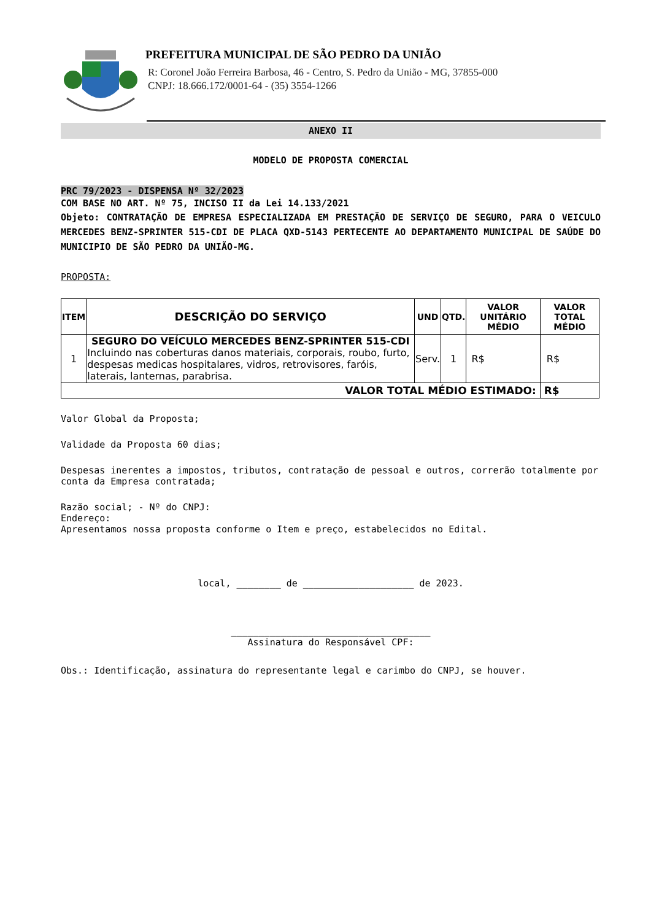PREFEITURA MUNICIPAL DE SÃO PEDRO DA UNIÃO
R: Coronel João Ferreira Barbosa, 46 - Centro, S. Pedro da União - MG, 37855-000
CNPJ: 18.666.172/0001-64 - (35) 3554-1266
ANEXO II
MODELO DE PROPOSTA COMERCIAL
PRC 79/2023 - DISPENSA Nº 32/2023
COM BASE NO ART. Nº 75, INCISO II da Lei 14.133/2021
Objeto: CONTRATAÇÃO DE EMPRESA ESPECIALIZADA EM PRESTAÇÃO DE SERVIÇO DE SEGURO, PARA O VEICULO MERCEDES BENZ-SPRINTER 515-CDI DE PLACA QXD-5143 PERTECENTE AO DEPARTAMENTO MUNICIPAL DE SAÚDE DO MUNICIPIO DE SÃO PEDRO DA UNIÃO-MG.
PROPOSTA:
| ITEM | DESCRIÇÃO DO SERVIÇO | UND | QTD. | VALOR UNITÁRIO MÉDIO | VALOR TOTAL MÉDIO |
| --- | --- | --- | --- | --- | --- |
| 1 | SEGURO DO VEÍCULO MERCEDES BENZ-SPRINTER 515-CDI Incluindo nas coberturas danos materiais, corporais, roubo, furto, despesas medicas hospitalares, vidros, retrovisores, faróis, laterais, lanternas, parabrisa. | Serv. | 1 | R$ | R$ |
| VALOR TOTAL MÉDIO ESTIMADO: | | | | | R$ |
Valor Global da Proposta;
Validade da Proposta 60 dias;
Despesas inerentes a impostos, tributos, contratação de pessoal e outros, correrão totalmente por conta da Empresa contratada;
Razão social; - Nº do CNPJ:
Endereço:
Apresentamos nossa proposta conforme o Item e preço, estabelecidos no Edital.
local, ________ de ____________________ de 2023.
____________________________________
Assinatura do Responsável CPF:
Obs.: Identificação, assinatura do representante legal e carimbo do CNPJ, se houver.